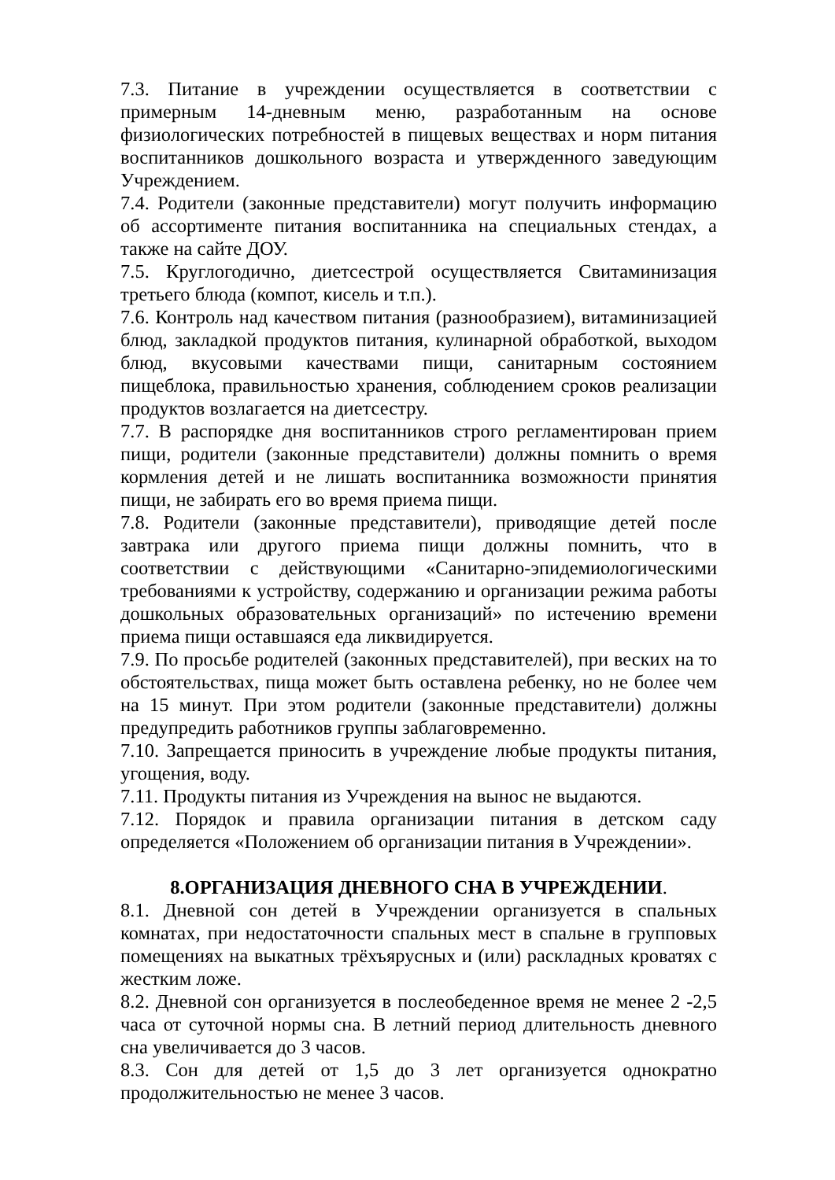7.3. Питание в учреждении осуществляется в соответствии с примерным 14-дневным меню, разработанным на основе физиологических потребностей в пищевых веществах и норм питания воспитанников дошкольного возраста и утвержденного заведующим Учреждением.
7.4. Родители (законные представители) могут получить информацию об ассортименте питания воспитанника на специальных стендах, а также на сайте ДОУ.
7.5. Круглогодично, диетсестрой осуществляется Свитаминизация третьего блюда (компот, кисель и т.п.).
7.6. Контроль над качеством питания (разнообразием), витаминизацией блюд, закладкой продуктов питания, кулинарной обработкой, выходом блюд, вкусовыми качествами пищи, санитарным состоянием пищеблока, правильностью хранения, соблюдением сроков реализации продуктов возлагается на диетсестру.
7.7. В распорядке дня воспитанников строго регламентирован прием пищи, родители (законные представители) должны помнить о время кормления детей и не лишать воспитанника возможности принятия пищи, не забирать его во время приема пищи.
7.8. Родители (законные представители), приводящие детей после завтрака или другого приема пищи должны помнить, что в соответствии с действующими «Санитарно-эпидемиологическими требованиями к устройству, содержанию и организации режима работы дошкольных образовательных организаций» по истечению времени приема пищи оставшаяся еда ликвидируется.
7.9. По просьбе родителей (законных представителей), при веских на то обстоятельствах, пища может быть оставлена ребенку, но не более чем на 15 минут. При этом родители (законные представители) должны предупредить работников группы заблаговременно.
7.10. Запрещается приносить в учреждение любые продукты питания, угощения, воду.
7.11. Продукты питания из Учреждения на вынос не выдаются.
7.12. Порядок и правила организации питания в детском саду определяется «Положением об организации питания в Учреждении».
8.ОРГАНИЗАЦИЯ ДНЕВНОГО СНА В УЧРЕЖДЕНИИ.
8.1. Дневной сон детей в Учреждении организуется в спальных комнатах, при недостаточности спальных мест в спальне в групповых помещениях на выкатных трёхъярусных и (или) раскладных кроватях с жестким ложе.
8.2. Дневной сон организуется в послеобеденное время не менее 2 -2,5 часа от суточной нормы сна. В летний период длительность дневного сна увеличивается до 3 часов.
8.3. Сон для детей от 1,5 до 3 лет организуется однократно продолжительностью не менее 3 часов.